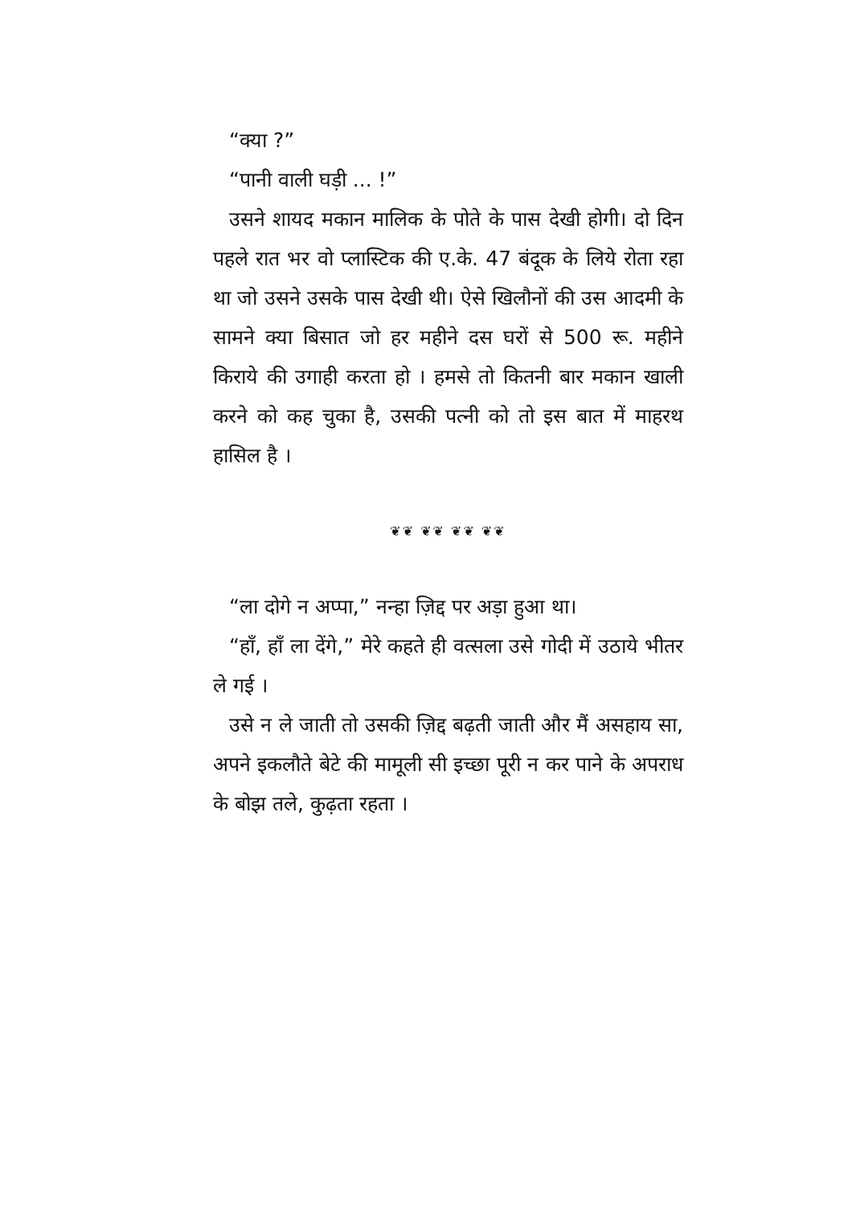“क्या ?”
“पानी वाली घड़ी ... !”
उसने शायद मकान मालिक के पोते के पास देखी होगी। दो दिन पहले रात भर वो प्लास्टिक की ए.के. 47 बंदूक के लिये रोता रहा था जो उसने उसके पास देखी थी। ऐसे खिलौनों की उस आदमी के सामने क्या बिसात जो हर महीने दस घरों से 500 रू. महीने किराये की उगाही करता हो । हमसे तो कितनी बार मकान खाली करने को कह चुका है, उसकी पत्नी को तो इस बात में माहरथ हासिल है ।
❦❦ ❦❦ ❦❦ ❦❦
“ला दोगे न अप्पा,” नन्हा ज़िद्द पर अड़ा हुआ था।
“हाँ, हाँ ला देंगे,” मेरे कहते ही वत्सला उसे गोदी में उठाये भीतर ले गई ।
उसे न ले जाती तो उसकी ज़िद्द बढ़ती जाती और मैं असहाय सा, अपने इकलौते बेटे की मामूली सी इच्छा पूरी न कर पाने के अपराध के बोझ तले, कुढ़ता रहता ।